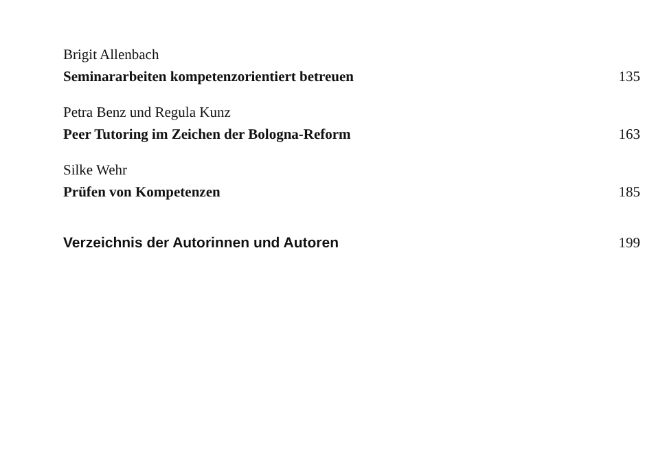Brigit Allenbach
Seminararbeiten kompetenzorientiert betreuen 135
Petra Benz und Regula Kunz
Peer Tutoring im Zeichen der Bologna-Reform 163
Silke Wehr
Prüfen von Kompetenzen 185
Verzeichnis der Autorinnen und Autoren 199